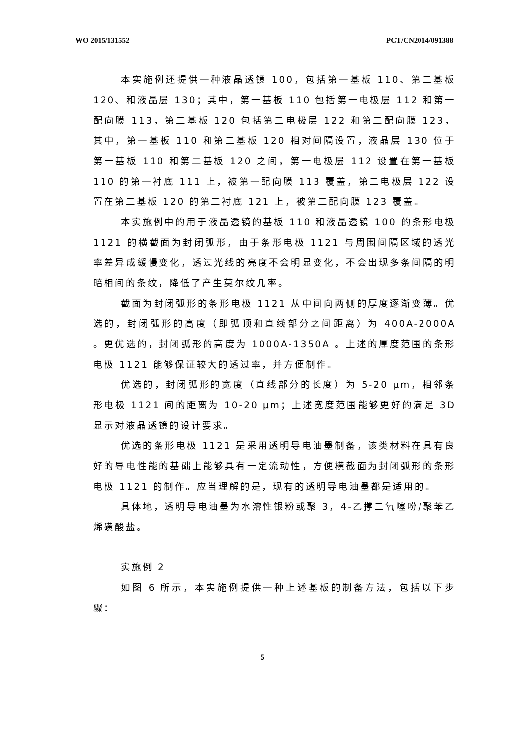WO 2015/131552 PCT/CN2014/091388
本实施例还提供一种液晶透镜 100，包括第一基板 110、第二基板 120、和液晶层 130；其中，第一基板 110 包括第一电极层 112 和第一配向膜 113，第二基板 120 包括第二电极层 122 和第二配向膜 123，其中，第一基板 110 和第二基板 120 相对间隔设置，液晶层 130 位于第一基板 110 和第二基板 120 之间，第一电极层 112 设置在第一基板 110 的第一衬底 111 上，被第一配向膜 113 覆盖，第二电极层 122 设置在第二基板 120 的第二衬底 121 上，被第二配向膜 123 覆盖。
本实施例中的用于液晶透镜的基板 110 和液晶透镜 100 的条形电极 1121 的横截面为封闭弧形，由于条形电极 1121 与周围间隔区域的透光率差异成緩慢变化，透过光线的亮度不会明显变化，不会出现多条间隔的明暗相间的条纹，降低了产生莫尔纹几率。
截面为封闭弧形的条形电极 1121 从中间向两侧的厚度逐渐变薄。优选的，封闭弧形的高度（即弧顶和直线部分之间距离）为 400A-2000A 。更优选的，封闭弧形的高度为 1000A-1350A 。上述的厚度范围的条形电极 1121 能够保证较大的透过率，并方便制作。
优选的，封闭弧形的宽度（直线部分的长度）为 5-20 μm，相邻条形电极 1121 间的距离为 10-20 μm；上述宽度范围能够更好的满足 3D 显示对液晶透镜的设计要求。
优选的条形电极 1121 是采用透明导电油墨制备，该类材料在具有良好的导电性能的基础上能够具有一定流动性，方便横截面为封闭弧形的条形电极 1121 的制作。应当理解的是，现有的透明导电油墨都是适用的。
具体地，透明导电油墨为水溶性银粉或聚 3，4-乙撑二氧噻吩/聚苯乙烯磺酸盐。
实施例 2
如图 6 所示，本实施例提供一种上述基板的制备方法，包括以下步骤：
5